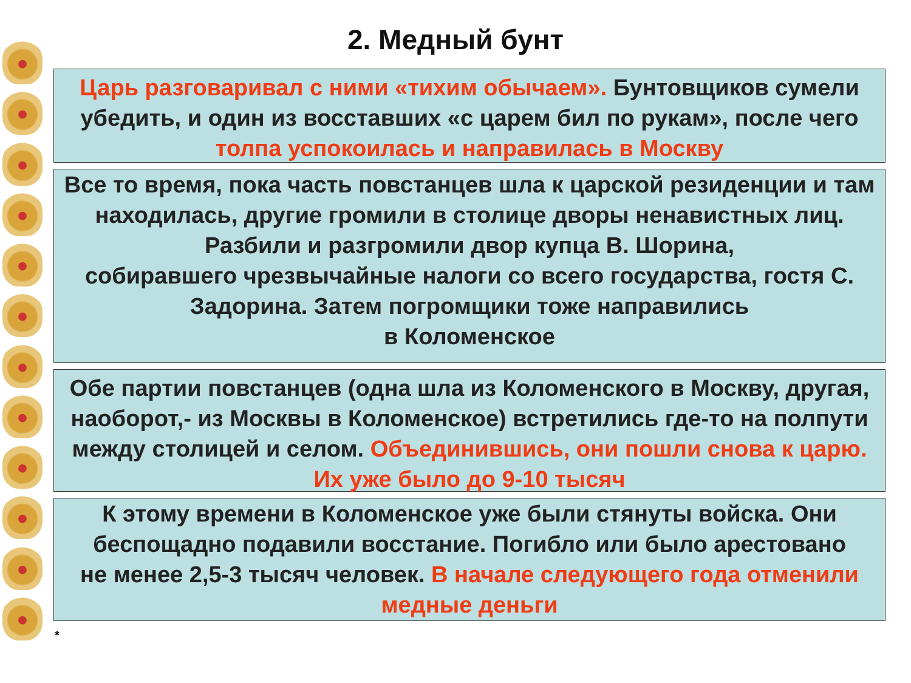2. Медный бунт
Царь разговаривал с ними «тихим обычаем». Бунтовщиков сумели убедить, и один из восставших «с царем бил по рукам», после чего толпа успокоилась и направилась в Москву
Все то время, пока часть повстанцев шла к царской резиденции и там находилась, другие громили в столице дворы ненавистных лиц. Разбили и разгромили двор купца В. Шорина,
собиравшего чрезвычайные налоги со всего государства, гостя С. Задорина. Затем погромщики тоже направились
в Коломенское
Обе партии повстанцев (одна шла из Коломенского в Москву, другая, наоборот,- из Москвы в Коломенское) встретились где-то на полпути между столицей и селом. Объединившись, они пошли снова к царю. Их уже было до 9-10 тысяч
К этому времени в Коломенское уже были стянуты войска. Они беспощадно подавили восстание. Погибло или было арестовано
не менее 2,5-3 тысяч человек. В начале следующего года отменили медные деньги
*